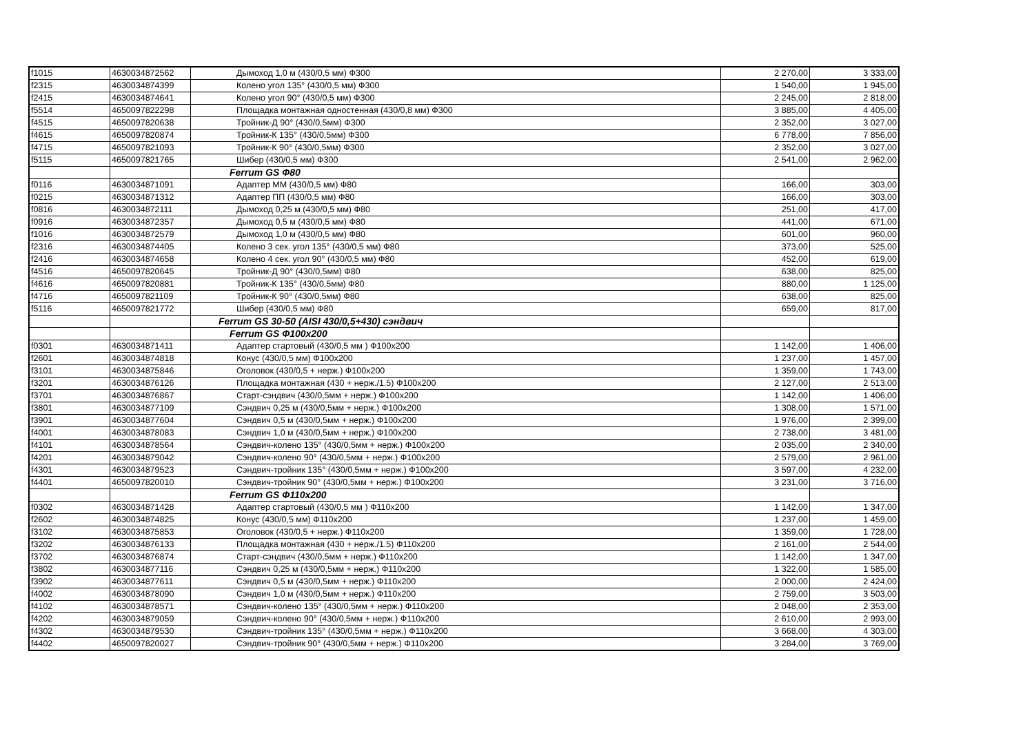| f1015 | 4630034872562 | Дымоход 1,0 м (430/0,5 мм) Ф300 | 2 270,00 | 3 333,00 |
| f2315 | 4630034874399 | Колено угол 135° (430/0,5 мм) Ф300 | 1 540,00 | 1 945,00 |
| f2415 | 4630034874641 | Колено угол 90° (430/0,5 мм) Ф300 | 2 245,00 | 2 818,00 |
| f5514 | 4650097822298 | Площадка монтажная одностенная (430/0,8 мм) Ф300 | 3 885,00 | 4 405,00 |
| f4515 | 4650097820638 | Тройник-Д 90° (430/0,5мм) Ф300 | 2 352,00 | 3 027,00 |
| f4615 | 4650097820874 | Тройник-К 135° (430/0,5мм) Ф300 | 6 778,00 | 7 856,00 |
| f4715 | 4650097821093 | Тройник-К 90° (430/0,5мм) Ф300 | 2 352,00 | 3 027,00 |
| f5115 | 4650097821765 | Шибер (430/0,5 мм) Ф300 | 2 541,00 | 2 962,00 |
| | | Ferrum GS Ф80 | | |
| f0116 | 4630034871091 | Адаптер ММ (430/0,5 мм) Ф80 | 166,00 | 303,00 |
| f0215 | 4630034871312 | Адаптер ПП (430/0,5 мм) Ф80 | 166,00 | 303,00 |
| f0816 | 4630034872111 | Дымоход 0,25 м (430/0,5 мм) Ф80 | 251,00 | 417,00 |
| f0916 | 4630034872357 | Дымоход 0,5 м (430/0,5 мм) Ф80 | 441,00 | 671,00 |
| f1016 | 4630034872579 | Дымоход 1,0 м (430/0,5 мм) Ф80 | 601,00 | 960,00 |
| f2316 | 4630034874405 | Колено 3 сек. угол 135° (430/0,5 мм) Ф80 | 373,00 | 525,00 |
| f2416 | 4630034874658 | Колено 4 сек. угол 90° (430/0,5 мм) Ф80 | 452,00 | 619,00 |
| f4516 | 4650097820645 | Тройник-Д 90° (430/0,5мм) Ф80 | 638,00 | 825,00 |
| f4616 | 4650097820881 | Тройник-К 135° (430/0,5мм) Ф80 | 880,00 | 1 125,00 |
| f4716 | 4650097821109 | Тройник-К 90° (430/0,5мм) Ф80 | 638,00 | 825,00 |
| f5116 | 4650097821772 | Шибер (430/0,5 мм) Ф80 | 659,00 | 817,00 |
| | | Ferrum GS 30-50 (AISI 430/0,5+430) сэндвич | | |
| | | Ferrum GS Ф100х200 | | |
| f0301 | 4630034871411 | Адаптер стартовый (430/0,5 мм ) Ф100х200 | 1 142,00 | 1 406,00 |
| f2601 | 4630034874818 | Конус (430/0,5 мм) Ф100х200 | 1 237,00 | 1 457,00 |
| f3101 | 4630034875846 | Оголовок (430/0,5 + нерж.) Ф100х200 | 1 359,00 | 1 743,00 |
| f3201 | 4630034876126 | Площадка монтажная (430 + нерж./1.5) Ф100х200 | 2 127,00 | 2 513,00 |
| f3701 | 4630034876867 | Старт-сэндвич (430/0,5мм + нерж.) Ф100х200 | 1 142,00 | 1 406,00 |
| f3801 | 4630034877109 | Сэндвич 0,25 м (430/0,5мм + нерж.) Ф100х200 | 1 308,00 | 1 571,00 |
| f3901 | 4630034877604 | Сэндвич 0,5 м (430/0,5мм + нерж.) Ф100х200 | 1 976,00 | 2 399,00 |
| f4001 | 4630034878083 | Сэндвич 1,0 м (430/0,5мм + нерж.) Ф100х200 | 2 738,00 | 3 481,00 |
| f4101 | 4630034878564 | Сэндвич-колено 135° (430/0,5мм + нерж.) Ф100х200 | 2 035,00 | 2 340,00 |
| f4201 | 4630034879042 | Сэндвич-колено 90° (430/0,5мм + нерж.) Ф100х200 | 2 579,00 | 2 961,00 |
| f4301 | 4630034879523 | Сэндвич-тройник 135° (430/0,5мм + нерж.) Ф100х200 | 3 597,00 | 4 232,00 |
| f4401 | 4650097820010 | Сэндвич-тройник 90° (430/0,5мм + нерж.) Ф100х200 | 3 231,00 | 3 716,00 |
| | | Ferrum GS Ф110х200 | | |
| f0302 | 4630034871428 | Адаптер стартовый (430/0,5 мм ) Ф110х200 | 1 142,00 | 1 347,00 |
| f2602 | 4630034874825 | Конус (430/0,5 мм) Ф110х200 | 1 237,00 | 1 459,00 |
| f3102 | 4630034875853 | Оголовок (430/0,5 + нерж.) Ф110х200 | 1 359,00 | 1 728,00 |
| f3202 | 4630034876133 | Площадка монтажная (430 + нерж./1.5) Ф110х200 | 2 161,00 | 2 544,00 |
| f3702 | 4630034876874 | Старт-сэндвич (430/0,5мм + нерж.) Ф110х200 | 1 142,00 | 1 347,00 |
| f3802 | 4630034877116 | Сэндвич 0,25 м (430/0,5мм + нерж.) Ф110х200 | 1 322,00 | 1 585,00 |
| f3902 | 4630034877611 | Сэндвич 0,5 м (430/0,5мм + нерж.) Ф110х200 | 2 000,00 | 2 424,00 |
| f4002 | 4630034878090 | Сэндвич 1,0 м (430/0,5мм + нерж.) Ф110х200 | 2 759,00 | 3 503,00 |
| f4102 | 4630034878571 | Сэндвич-колено 135° (430/0,5мм + нерж.) Ф110х200 | 2 048,00 | 2 353,00 |
| f4202 | 4630034879059 | Сэндвич-колено 90° (430/0,5мм + нерж.) Ф110х200 | 2 610,00 | 2 993,00 |
| f4302 | 4630034879530 | Сэндвич-тройник 135° (430/0,5мм + нерж.) Ф110х200 | 3 668,00 | 4 303,00 |
| f4402 | 4650097820027 | Сэндвич-тройник 90° (430/0,5мм + нерж.) Ф110х200 | 3 284,00 | 3 769,00 |